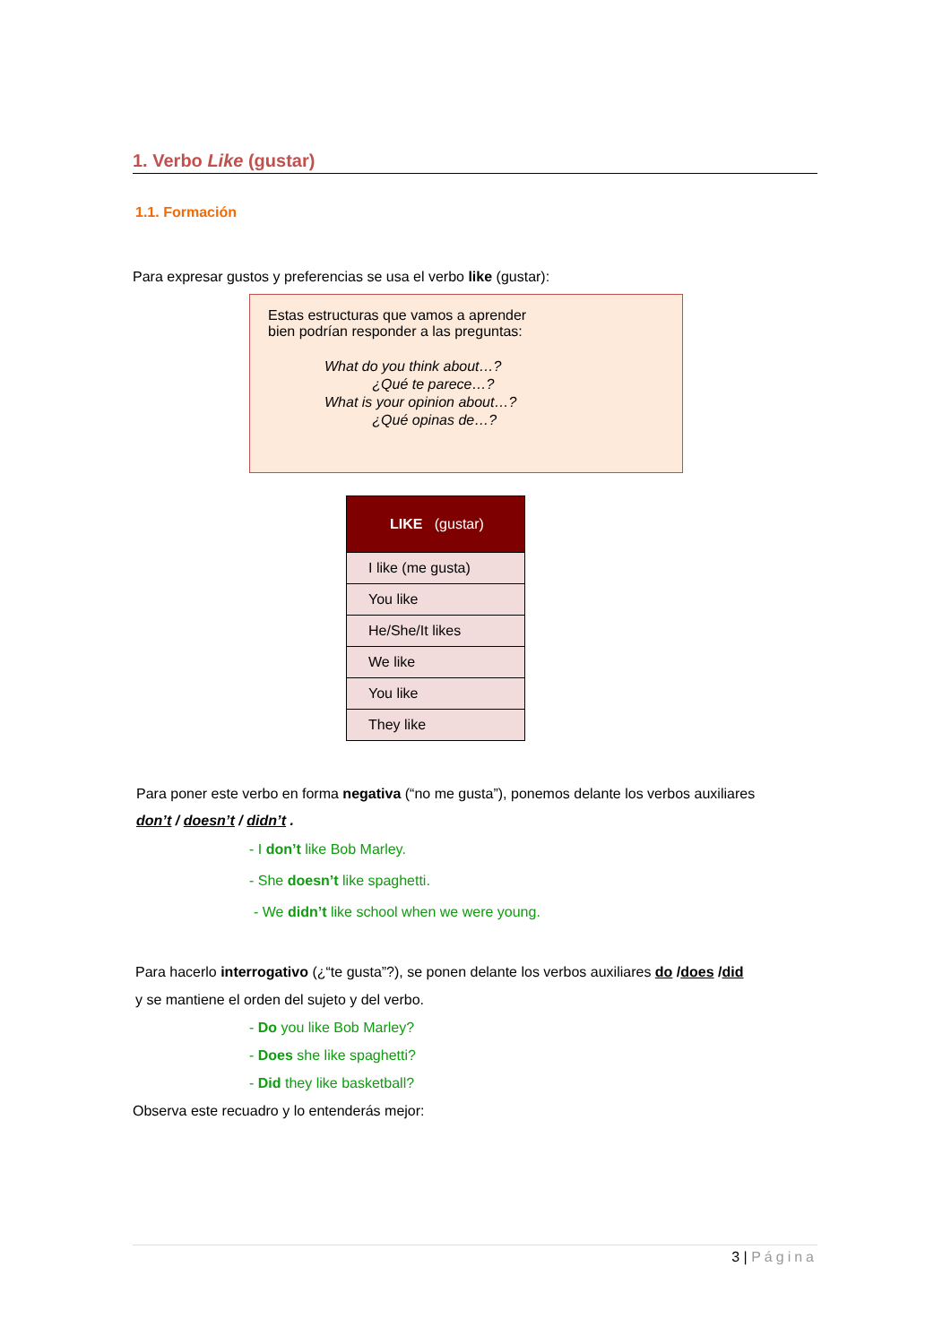1. Verbo Like (gustar)
1.1. Formación
Para expresar gustos y preferencias se usa el verbo like (gustar):
Estas estructuras que vamos a aprender
bien podrían responder a las preguntas:
What do you think about…?
¿Qué te parece…?
What is your opinion about…?
¿Qué opinas de…?
| LIKE (gustar) |
| --- |
| I like (me gusta) |
| You like |
| He/She/It likes |
| We like |
| You like |
| They like |
Para poner este verbo en forma negativa (“no me gusta”), ponemos delante los verbos auxiliares
don’t / doesn’t / didn’t .
- I don’t like Bob Marley.
- She doesn’t like spaghetti.
- We didn’t like school when we were young.
Para hacerlo interrogativo (¿“te gusta”?), se ponen delante los verbos auxiliares do /does /did
y se mantiene el orden del sujeto y del verbo.
- Do you like Bob Marley?
- Does she like spaghetti?
- Did they like basketball?
Observa este recuadro y lo entenderás mejor:
3 | Página